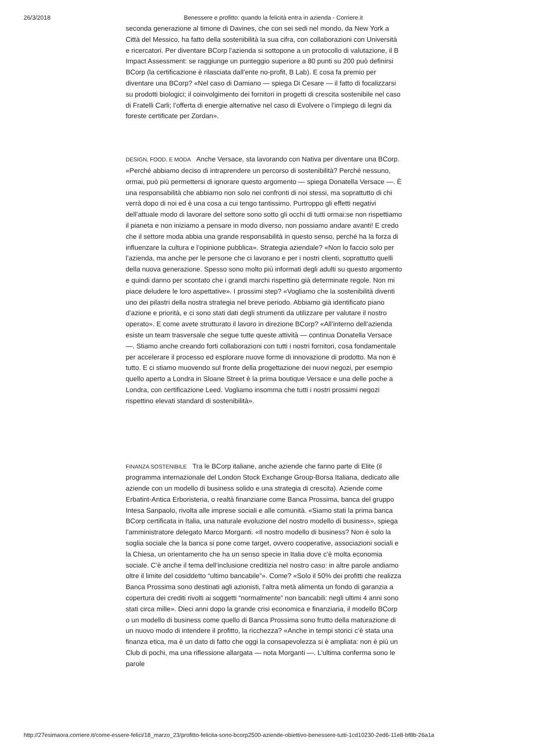26/3/2018 Benessere e profitto: quando la felicità entra in azienda - Corriere.it
seconda generazione al timone di Davines, che con sei sedi nel mondo, da New York a Città del Messico, ha fatto della sostenibilità la sua cifra, con collaborazioni con Università e ricercatori. Per diventare BCorp l’azienda si sottopone a un protocollo di valutazione, il B Impact Assessment: se raggiunge un punteggio superiore a 80 punti su 200 può definirsi BCorp (la certificazione è rilasciata dall’ente no-profit, B Lab). E cosa fa premio per diventare una BCorp? «Nel caso di Damiano — spiega Di Cesare — il fatto di focalizzarsi su prodotti biologici; il coinvolgimento dei fornitori in progetti di crescita sostenibile nel caso di Fratelli Carli; l’offerta di energie alternative nel caso di Evolvere o l’impiego di legni da foreste certificate per Zordan».
DESIGN, FOOD. E MODA Anche Versace, sta lavorando con Nativa per diventare una BCorp. «Perché abbiamo deciso di intraprendere un percorso di sostenibilità? Perché nessuno, ormai, può più permettersi di ignorare questo argomento — spiega Donatella Versace —. È una responsabilità che abbiamo non solo nei confronti di noi stessi, ma soprattutto di chi verrà dopo di noi ed è una cosa a cui tengo tantissimo. Purtroppo gli effetti negativi dell’attuale modo di lavorare del settore sono sotto gli occhi di tutti ormai:se non rispettiamo il pianeta e non iniziamo a pensare in modo diverso, non possiamo andare avanti! E credo che il settore moda abbia una grande responsabilità in questo senso, perché ha la forza di influenzare la cultura e l’opinione pubblica». Strategia aziendale? «Non lo faccio solo per l’azienda, ma anche per le persone che ci lavorano e per i nostri clienti, soprattutto quelli della nuova generazione. Spesso sono molto più informati degli adulti su questo argomento e quindi danno per scontato che i grandi marchi rispettino già determinate regole. Non mi piace deludere le loro aspettative». I prossimi step? «Vogliamo che la sostenibilità diventi uno dei pilastri della nostra strategia nel breve periodo. Abbiamo già identificato piano d’azione e priorità, e ci sono stati dati degli strumenti da utilizzare per valutare il nostro operato». E come avete strutturato il lavoro in direzione BCorp? «All’interno dell’azienda esiste un team trasversale che segue tutte queste attività — continua Donatella Versace —. Stiamo anche creando forti collaborazioni con tutti i nostri fornitori, cosa fondamentale per accelerare il processo ed esplorare nuove forme di innovazione di prodotto. Ma non è tutto. E ci stiamo muovendo sul fronte della progettazione dei nuovi negozi, per esempio quello aperto a Londra in Sloane Street è la prima boutique Versace e una delle poche a Londra, con certificazione Leed. Vogliamo insomma che tutti i nostri prossimi negozi rispettino elevati standard di sostenibilità».
FINANZA SOSTENIBILE Tra le BCorp italiane, anche aziende che fanno parte di Elite (il programma internazionale del London Stock Exchange Group-Borsa Italiana, dedicato alle aziende con un modello di business solido e una strategia di crescita). Aziende come Erbatint-Antica Erboristeria, o realtà finanziarie come Banca Prossima, banca del gruppo Intesa Sanpaolo, rivolta alle imprese sociali e alle comunità. «Siamo stati la prima banca BCorp certificata in Italia, una naturale evoluzione del nostro modello di business», spiega l’amministratore delegato Marco Morganti. «Il nostro modello di business? Non è solo la soglia sociale che la banca si pone come target, ovvero cooperative, associazioni sociali e la Chiesa, un orientamento che ha un senso specie in Italia dove c’è molta economia sociale. C’è anche il tema dell’inclusione creditizia nel nostro caso: in altre parole andiamo oltre il limite del cosiddetto “ultimo bancabile”». Come? «Solo il 50% dei profitti che realizza Banca Prossima sono destinati agli azionisti, l’altra metà alimenta un fondo di garanzia a copertura dei crediti rivolti ai soggetti “normalmente” non bancabili: negli ultimi 4 anni sono stati circa mille». Dieci anni dopo la grande crisi economica e finanziaria, il modello BCorp o un modello di business come quello di Banca Prossima sono frutto della maturazione di un nuovo modo di intendere il profitto, la ricchezza? «Anche in tempi storici c’è stata una finanza etica, ma è un dato di fatto che oggi la consapevolezza si è ampliata: non è più un Club di pochi, ma una riflessione allargata — nota Morganti —. L’ultima conferma sono le parole
http://27esimaora.corriere.it/come-essere-felici/18_marzo_23/profitto-felicita-sono-bcorp2500-aziende-obiettivo-benessere-tutti-1cd10230-2ed6-11e8-bf8b-26a1a